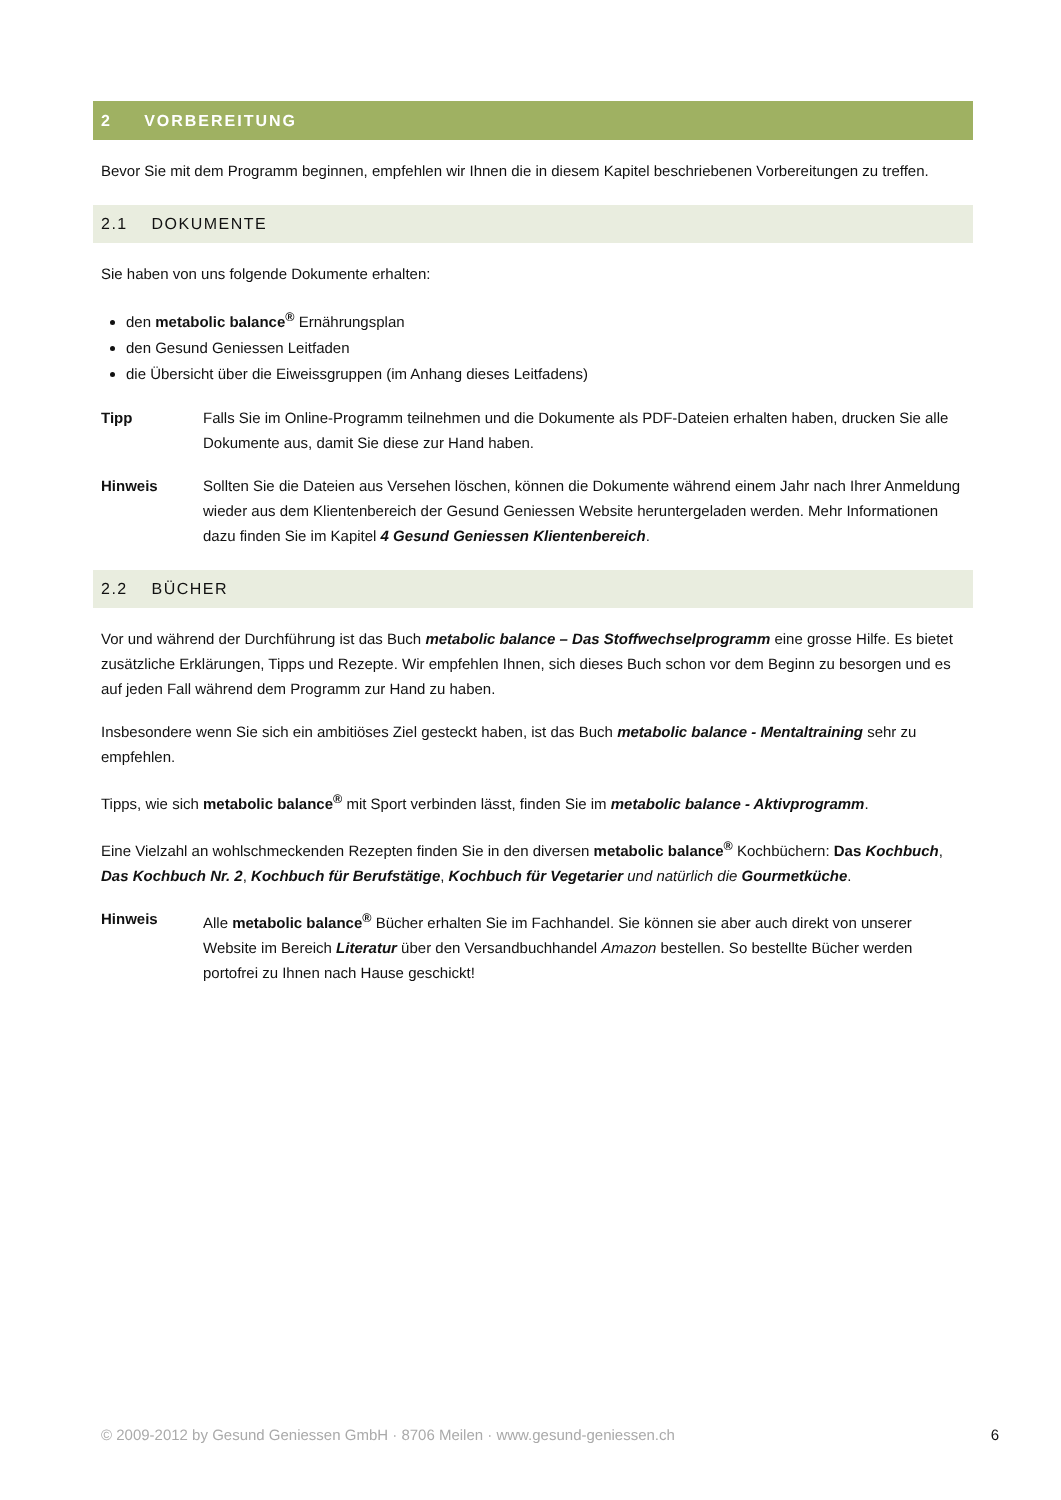2 VORBEREITUNG
Bevor Sie mit dem Programm beginnen, empfehlen wir Ihnen die in diesem Kapitel beschriebenen Vorbereitungen zu treffen.
2.1 DOKUMENTE
Sie haben von uns folgende Dokumente erhalten:
den metabolic balance<sup>®</sup> Ernährungsplan
den Gesund Geniessen Leitfaden
die Übersicht über die Eiweissgruppen (im Anhang dieses Leitfadens)
Tipp Falls Sie im Online-Programm teilnehmen und die Dokumente als PDF-Dateien erhalten haben, drucken Sie alle Dokumente aus, damit Sie diese zur Hand haben.
Hinweis Sollten Sie die Dateien aus Versehen löschen, können die Dokumente während einem Jahr nach Ihrer Anmeldung wieder aus dem Klientenbereich der Gesund Geniessen Website heruntergeladen werden. Mehr Informationen dazu finden Sie im Kapitel 4 Gesund Geniessen Klientenbereich.
2.2 BÜCHER
Vor und während der Durchführung ist das Buch metabolic balance – Das Stoffwechselprogramm eine grosse Hilfe. Es bietet zusätzliche Erklärungen, Tipps und Rezepte. Wir empfehlen Ihnen, sich dieses Buch schon vor dem Beginn zu besorgen und es auf jeden Fall während dem Programm zur Hand zu haben.
Insbesondere wenn Sie sich ein ambitiöses Ziel gesteckt haben, ist das Buch metabolic balance - Mentaltraining sehr zu empfehlen.
Tipps, wie sich metabolic balance<sup>®</sup> mit Sport verbinden lässt, finden Sie im metabolic balance - Aktivprogramm.
Eine Vielzahl an wohlschmeckenden Rezepten finden Sie in den diversen metabolic balance<sup>®</sup> Kochbüchern: Das Kochbuch, Das Kochbuch Nr. 2, Kochbuch für Berufstätige, Kochbuch für Vegetarier und natürlich die Gourmetküche.
Hinweis Alle metabolic balance<sup>®</sup> Bücher erhalten Sie im Fachhandel. Sie können sie aber auch direkt von unserer Website im Bereich Literatur über den Versandbuchhandel Amazon bestellen. So bestellte Bücher werden portofrei zu Ihnen nach Hause geschickt!
© 2009-2012 by Gesund Geniessen GmbH · 8706 Meilen · www.gesund-geniessen.ch 6